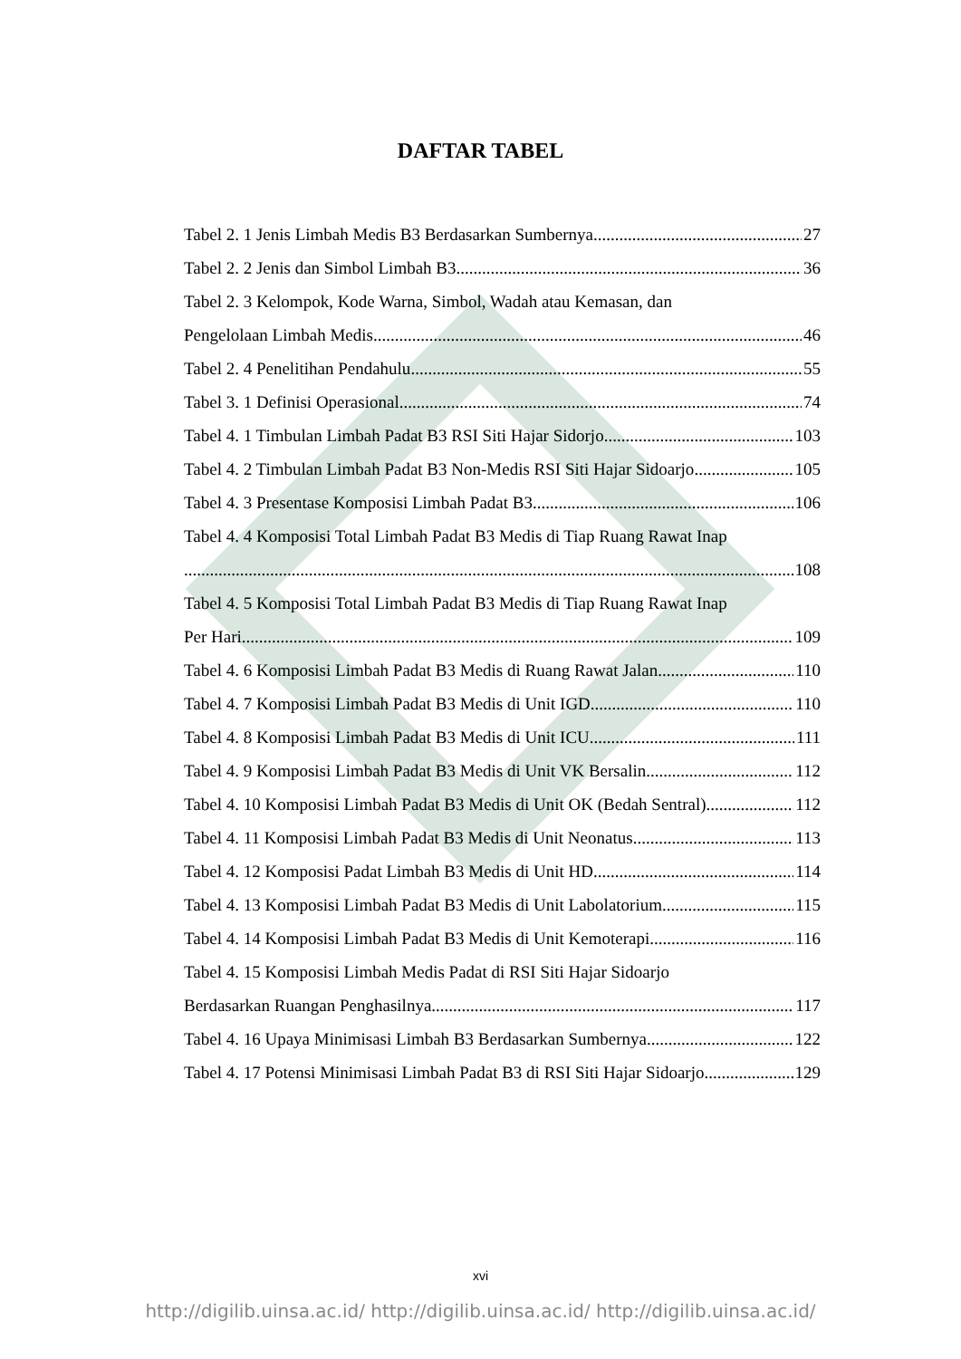DAFTAR TABEL
Tabel 2. 1 Jenis Limbah Medis B3 Berdasarkan Sumbernya 27
Tabel 2. 2 Jenis dan Simbol Limbah B3 36
Tabel 2. 3 Kelompok, Kode Warna, Simbol, Wadah atau Kemasan, dan
Pengelolaan Limbah Medis 46
Tabel 2. 4 Penelitihan Pendahulu 55
Tabel 3. 1 Definisi Operasional 74
Tabel 4. 1 Timbulan Limbah Padat B3 RSI Siti Hajar Sidorjo 103
Tabel 4. 2 Timbulan Limbah Padat B3 Non-Medis RSI Siti Hajar Sidoarjo 105
Tabel 4. 3 Presentase Komposisi Limbah Padat B3 106
Tabel 4. 4 Komposisi Total Limbah Padat B3 Medis di Tiap Ruang Rawat Inap
108
Tabel 4. 5 Komposisi Total Limbah Padat B3 Medis di Tiap Ruang Rawat Inap
Per Hari 109
Tabel 4. 6 Komposisi Limbah Padat B3 Medis di Ruang Rawat Jalan 110
Tabel 4. 7 Komposisi Limbah Padat B3 Medis di Unit IGD 110
Tabel 4. 8 Komposisi Limbah Padat B3 Medis di Unit ICU 111
Tabel 4. 9 Komposisi Limbah Padat B3 Medis di Unit VK Bersalin 112
Tabel 4. 10 Komposisi Limbah Padat B3 Medis di Unit OK (Bedah Sentral) 112
Tabel 4. 11 Komposisi Limbah Padat B3 Medis di Unit Neonatus 113
Tabel 4. 12 Komposisi Padat Limbah B3 Medis di Unit HD 114
Tabel 4. 13 Komposisi Limbah Padat B3 Medis di Unit Labolatorium 115
Tabel 4. 14 Komposisi Limbah Padat B3 Medis di Unit Kemoterapi 116
Tabel 4. 15 Komposisi Limbah Medis Padat di RSI Siti Hajar Sidoarjo
Berdasarkan Ruangan Penghasilnya 117
Tabel 4. 16 Upaya Minimisasi Limbah B3 Berdasarkan Sumbernya 122
Tabel 4. 17 Potensi Minimisasi Limbah Padat B3 di RSI Siti Hajar Sidoarjo 129
xvi
http://digilib.uinsa.ac.id/ http://digilib.uinsa.ac.id/ http://digilib.uinsa.ac.id/